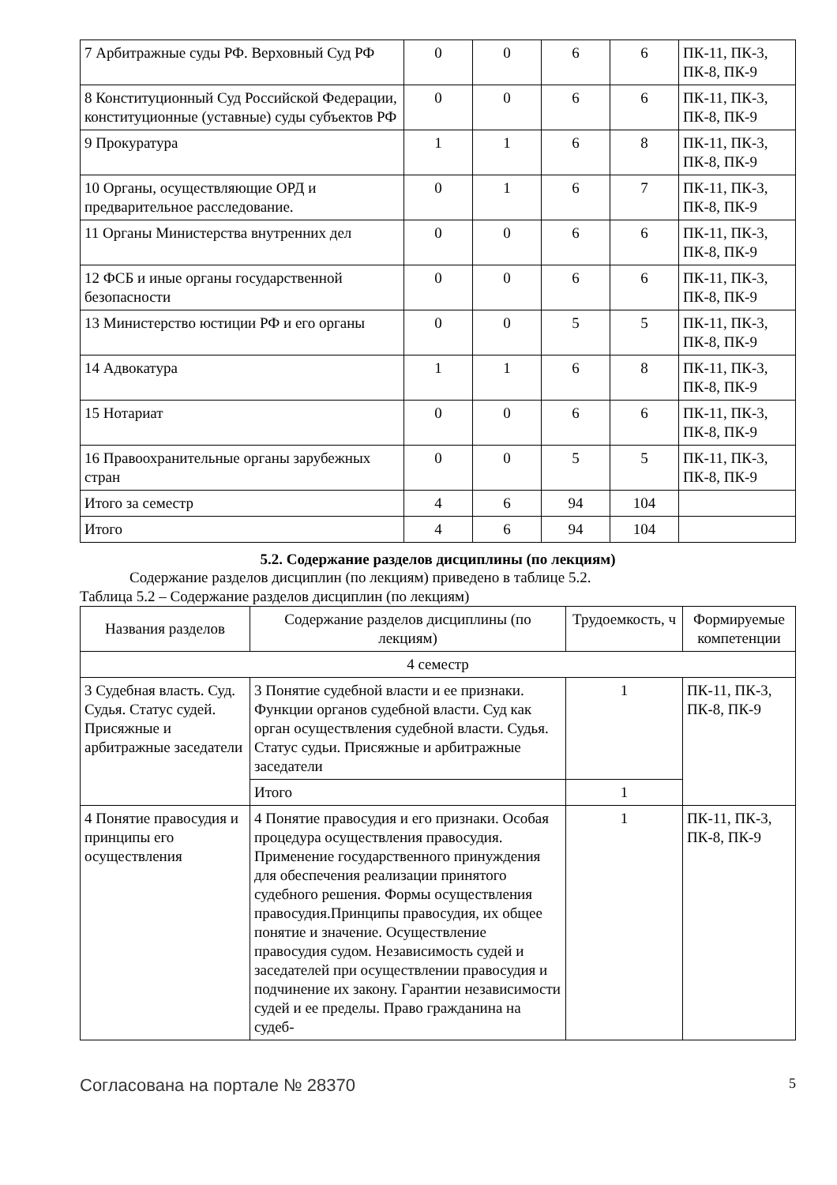| 7 Арбитражные суды РФ. Верховный Суд РФ | 0 | 0 | 6 | 6 | ПК-11, ПК-3, ПК-8, ПК-9 |
| 8 Конституционный Суд Российской Федерации, конституционные (уставные) суды субъектов РФ | 0 | 0 | 6 | 6 | ПК-11, ПК-3, ПК-8, ПК-9 |
| 9 Прокуратура | 1 | 1 | 6 | 8 | ПК-11, ПК-3, ПК-8, ПК-9 |
| 10 Органы, осуществляющие ОРД и предварительное расследование. | 0 | 1 | 6 | 7 | ПК-11, ПК-3, ПК-8, ПК-9 |
| 11 Органы Министерства внутренних дел | 0 | 0 | 6 | 6 | ПК-11, ПК-3, ПК-8, ПК-9 |
| 12 ФСБ и иные органы государственной безопасности | 0 | 0 | 6 | 6 | ПК-11, ПК-3, ПК-8, ПК-9 |
| 13 Министерство юстиции РФ и его органы | 0 | 0 | 5 | 5 | ПК-11, ПК-3, ПК-8, ПК-9 |
| 14 Адвокатура | 1 | 1 | 6 | 8 | ПК-11, ПК-3, ПК-8, ПК-9 |
| 15 Нотариат | 0 | 0 | 6 | 6 | ПК-11, ПК-3, ПК-8, ПК-9 |
| 16 Правоохранительные органы зарубежных стран | 0 | 0 | 5 | 5 | ПК-11, ПК-3, ПК-8, ПК-9 |
| Итого за семестр | 4 | 6 | 94 | 104 | |
| Итого | 4 | 6 | 94 | 104 | |
5.2. Содержание разделов дисциплины (по лекциям)
Содержание разделов дисциплин (по лекциям) приведено в таблице 5.2.
Таблица 5.2 – Содержание разделов дисциплин (по лекциям)
| Названия разделов | Содержание разделов дисциплины (по лекциям) | Трудоемкость, ч | Формируемые компетенции |
| --- | --- | --- | --- |
| 4 семестр | | | |
| 3 Судебная власть. Суд. Судья. Статус судей. Присяжные и арбитражные заседатели | 3 Понятие судебной власти и ее признаки. Функции органов судебной власти. Суд как орган осуществления судебной власти. Судья. Статус судьи. Присяжные и арбитражные заседатели | 1 | ПК-11, ПК-3, ПК-8, ПК-9 |
| | Итого | 1 | |
| 4 Понятие правосудия и принципы его осуществления | 4 Понятие правосудия и его признаки. Особая процедура осуществления правосудия. Применение государственного принуждения для обеспечения реализации принятого судебного решения. Формы осуществления правосудия.Принципы правосудия, их общее понятие и значение. Осуществление правосудия судом. Независимость судей и заседателей при осуществлении правосудия и подчинение их закону. Гарантии независимости судей и ее пределы. Право гражданина на судеб- | 1 | ПК-11, ПК-3, ПК-8, ПК-9 |
Согласована на портале № 28370 5